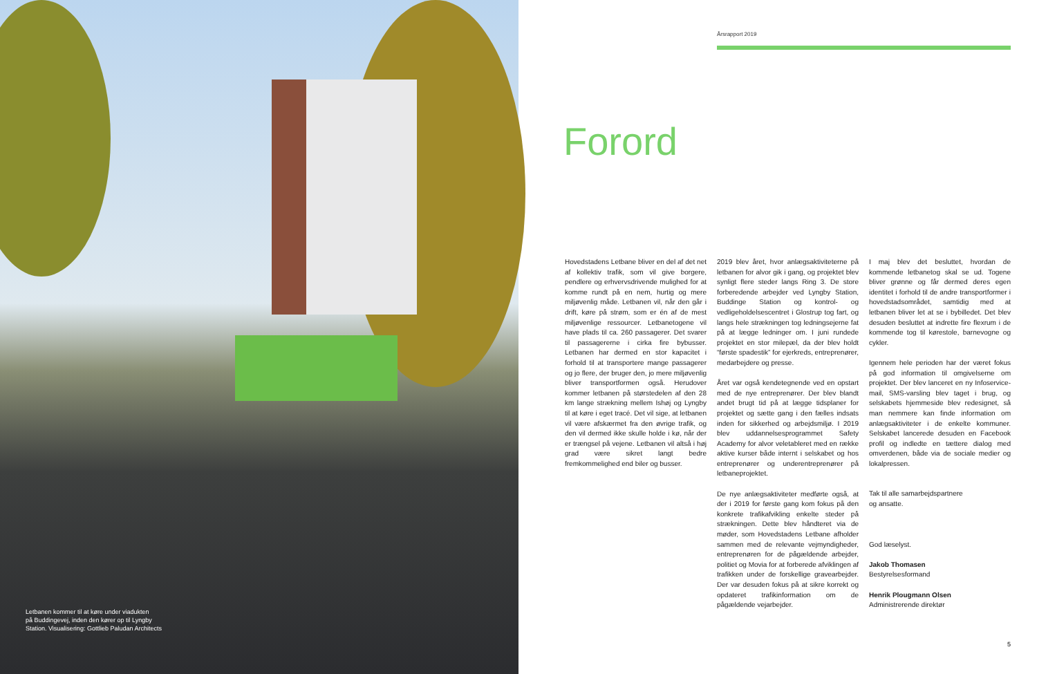Letbanen kommer til at køre under viadukten
på Buddingevej, inden den kører op til Lyngby
Station. Visualisering: Gottlieb Paludan Architects
Årsrapport 2019
Forord
Hovedstadens Letbane bliver en del af det net af kollektiv trafik, som vil give borgere, pendlere og erhvervsdrivende mulighed for at komme rundt på en nem, hurtig og mere miljøvenlig måde. Letbanen vil, når den går i drift, køre på strøm, som er én af de mest miljøvenlige ressourcer. Letbanetogene vil have plads til ca. 260 passagerer. Det svarer til passagererne i cirka fire bybusser. Letbanen har dermed en stor kapacitet i forhold til at transportere mange passagerer og jo flere, der bruger den, jo mere miljøvenlig bliver transportformen også. Herudover kommer letbanen på størstedelen af den 28 km lange strækning mellem Ishøj og Lyngby til at køre i eget tracé. Det vil sige, at letbanen vil være afskærmet fra den øvrige trafik, og den vil dermed ikke skulle holde i kø, når der er trængsel på vejene. Letbanen vil altså i høj grad være sikret langt bedre fremkommelighed end biler og busser.
2019 blev året, hvor anlægsaktiviteterne på letbanen for alvor gik i gang, og projektet blev synligt flere steder langs Ring 3. De store forberedende arbejder ved Lyngby Station, Buddinge Station og kontrol- og vedligeholdelsescentret i Glostrup tog fart, og langs hele strækningen tog ledningsejerne fat på at lægge ledninger om. I juni rundede projektet en stor milepæl, da der blev holdt “første spadestik” for ejerkreds, entreprenører, medarbejdere og presse.
Året var også kendetegnende ved en opstart med de nye entreprenører. Der blev blandt andet brugt tid på at lægge tidsplaner for projektet og sætte gang i den fælles indsats inden for sikkerhed og arbejdsmiljø. I 2019 blev uddannelsesprogrammet Safety Academy for alvor veletableret med en række aktive kurser både internt i selskabet og hos entreprenører og underentreprenører på letbaneprojektet.
De nye anlægsaktiviteter medførte også, at der i 2019 for første gang kom fokus på den konkrete trafikafvikling enkelte steder på strækningen. Dette blev håndteret via de møder, som Hovedstadens Letbane afholder sammen med de relevante vejmyndigheder, entreprenøren for de pågældende arbejder, politiet og Movia for at forberede afviklingen af trafikken under de forskellige gravearbejder. Der var desuden fokus på at sikre korrekt og opdateret trafikinformation om de pågældende vejarbejder.
I maj blev det besluttet, hvordan de kommende letbanetog skal se ud. Togene bliver grønne og får dermed deres egen identitet i forhold til de andre transportformer i hovedstadsområdet, samtidig med at letbanen bliver let at se i bybilledet. Det blev desuden besluttet at indrette fire flexrum i de kommende tog til kørestole, barnevogne og cykler.
Igennem hele perioden har der været fokus på god information til omgivelserne om projektet. Der blev lanceret en ny Infoservice-mail, SMS-varsling blev taget i brug, og selskabets hjemmeside blev redesignet, så man nemmere kan finde information om anlægsaktiviteter i de enkelte kommuner. Selskabet lancerede desuden en Facebook profil og indledte en tættere dialog med omverdenen, både via de sociale medier og lokalpressen.
Tak til alle samarbejdspartnere
og ansatte.
God læselyst.
Jakob Thomasen
Bestyrelsesformand
Henrik Plougmann Olsen
Administrerende direktør
5